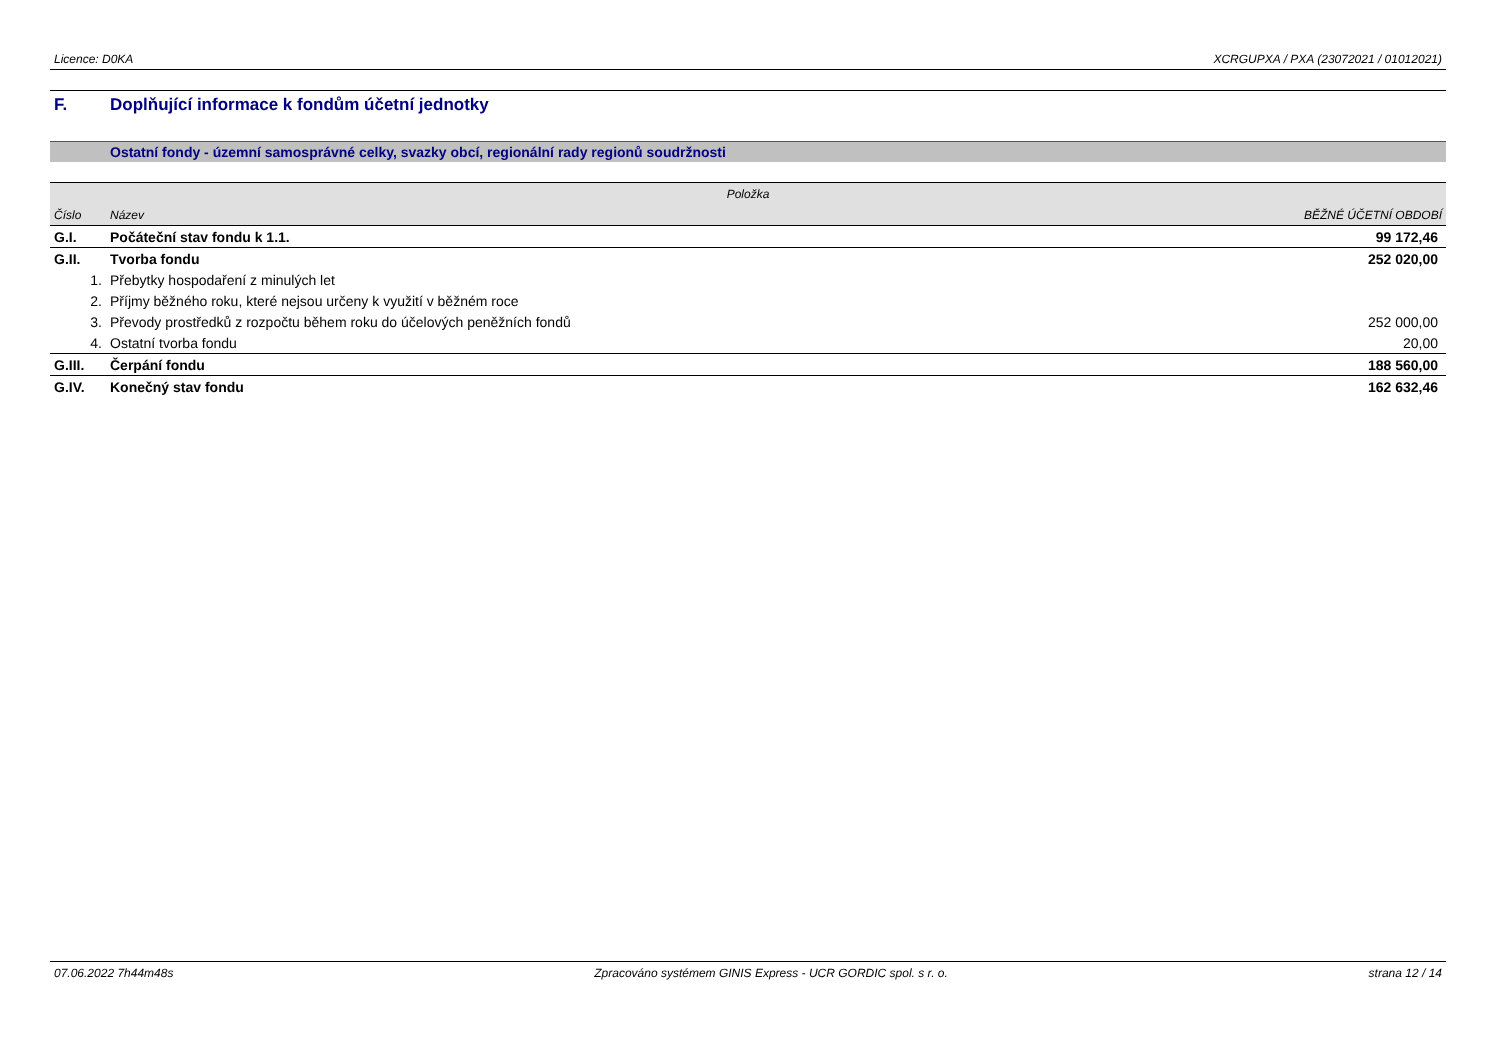Licence: D0KA XCRGUPXA / PXA (23072021 / 01012021)
F. Doplňující informace k fondům účetní jednotky
Ostatní fondy - územní samosprávné celky, svazky obcí, regionální rady regionů soudržnosti
| Položka | | |
| --- | --- | --- |
| Číslo | Název | BĚŽNÉ ÚČETNÍ OBDOBÍ |
| G.I. | Počáteční stav fondu k 1.1. | 99 172,46 |
| G.II. | Tvorba fondu | 252 020,00 |
| 1. | Přebytky hospodaření z minulých let | |
| 2. | Příjmy běžného roku, které nejsou určeny k využití v běžném roce | |
| 3. | Převody prostředků z rozpočtu během roku do účelových peněžních fondů | 252 000,00 |
| 4. | Ostatní tvorba fondu | 20,00 |
| G.III. | Čerpání fondu | 188 560,00 |
| G.IV. | Konečný stav fondu | 162 632,46 |
07.06.2022 7h44m48s Zpracováno systémem GINIS Express - UCR GORDIC spol. s r. o. strana 12 / 14